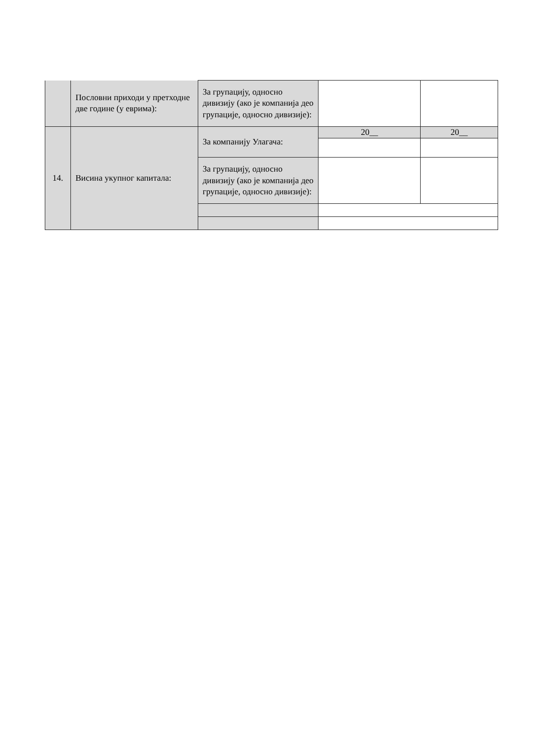| | Пословни приходи у претходне две године (у еврима): | За групацију, односно дивизију (ако је компанија део групације, односно дивизије): | | |
| 14. | Висина укупног капитала: | За компанију Улагача: | 20__ | 20__ |
| | | За групацију, односно дивизију (ако је компанија део групације, односно дивизије): | | |